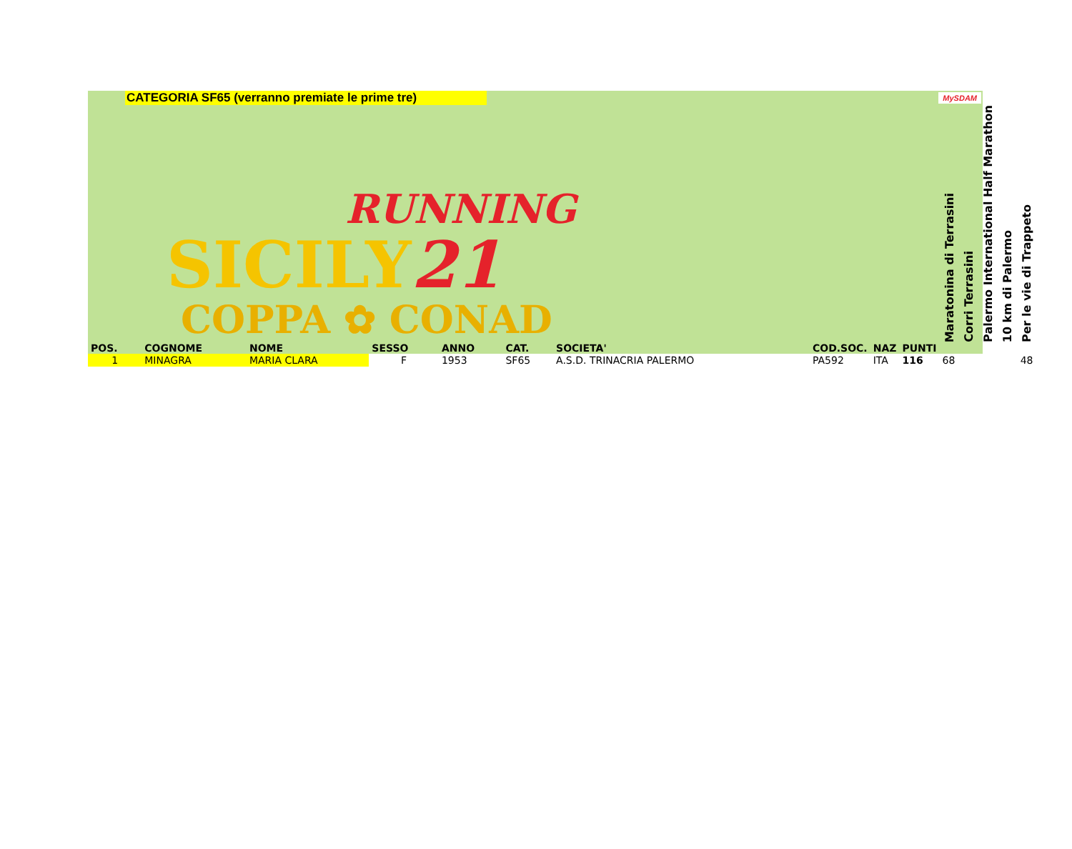CATEGORIA SF65 (verranno premiate le prime tre)
MySDAM
| RUNNING SICILY 21 COPPA ✿ CONAD | | | | | | | | | | | | Maratonina di Terrasini | Corri Terrasini | Palermo International Half Marathon | 10 km di Palermo | Per le vie di Trappeto |
| --- | --- | --- | --- | --- | --- | --- | --- | --- | --- | --- | --- | --- | --- | --- | --- | --- |
| POS. | COGNOME | NOME | SESSO | ANNO | CAT. | SOCIETA' | | | COD.SOC. | NAZ | PUNTI | | | | | |
| 1 | MINAGRA | MARIA CLARA | F | 1953 | SF65 | A.S.D. TRINACRIA PALERMO | | | PA592 | ITA | 116 | 68 | | | | 48 |